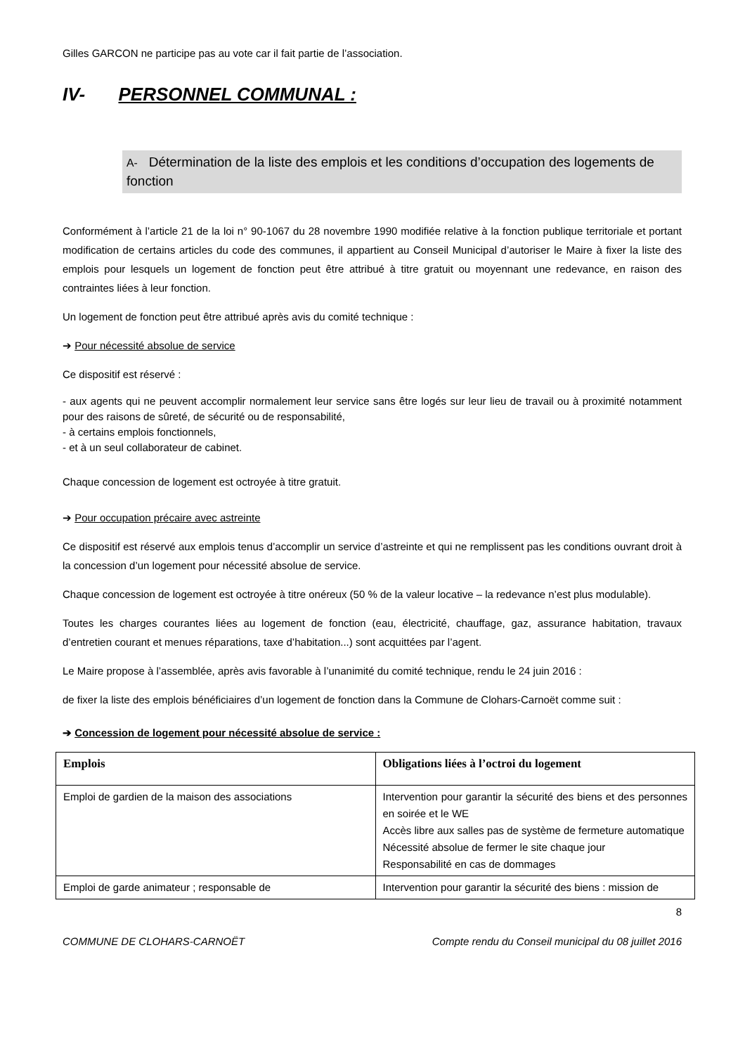Gilles GARCON ne participe pas au vote car il fait partie de l’association.
IV- PERSONNEL COMMUNAL :
A- Détermination de la liste des emplois et les conditions d’occupation des logements de fonction
Conformément à l’article 21 de la loi n° 90-1067 du 28 novembre 1990 modifiée relative à la fonction publique territoriale et portant modification de certains articles du code des communes, il appartient au Conseil Municipal d’autoriser le Maire à fixer la liste des emplois pour lesquels un logement de fonction peut être attribué à titre gratuit ou moyennant une redevance, en raison des contraintes liées à leur fonction.
Un logement de fonction peut être attribué après avis du comité technique :
➔ Pour nécessité absolue de service
Ce dispositif est réservé :
- aux agents qui ne peuvent accomplir normalement leur service sans être logés sur leur lieu de travail ou à proximité notamment pour des raisons de sûreté, de sécurité ou de responsabilité,
- à certains emplois fonctionnels,
- et à un seul collaborateur de cabinet.
Chaque concession de logement est octroyée à titre gratuit.
➔ Pour occupation précaire avec astreinte
Ce dispositif est réservé aux emplois tenus d’accomplir un service d’astreinte et qui ne remplissent pas les conditions ouvrant droit à la concession d’un logement pour nécessité absolue de service.
Chaque concession de logement est octroyée à titre onéreux (50 % de la valeur locative – la redevance n’est plus modulable).
Toutes les charges courantes liées au logement de fonction (eau, électricité, chauffage, gaz, assurance habitation, travaux d’entretien courant et menues réparations, taxe d’habitation...) sont acquittées par l’agent.
Le Maire propose à l’assemblée, après avis favorable à l’unanimité du comité technique, rendu le 24 juin 2016 :
de fixer la liste des emplois bénéficiaires d’un logement de fonction dans la Commune de Clohars-Carnoët comme suit :
➔ Concession de logement pour nécessité absolue de service :
| Emplois | Obligations liées à l’octroi du logement |
| --- | --- |
| Emploi de gardien de la maison des associations | Intervention pour garantir la sécurité des biens et des personnes en soirée et le WE Accès libre aux salles pas de système de fermeture automatique Nécessité absolue de fermer le site chaque jour Responsabilité en cas de dommages |
| Emploi de garde animateur ; responsable de | Intervention pour garantir la sécurité des biens : mission de |
8
COMMUNE DE CLOHARS-CARNOËT Compte rendu du Conseil municipal du 08 juillet 2016